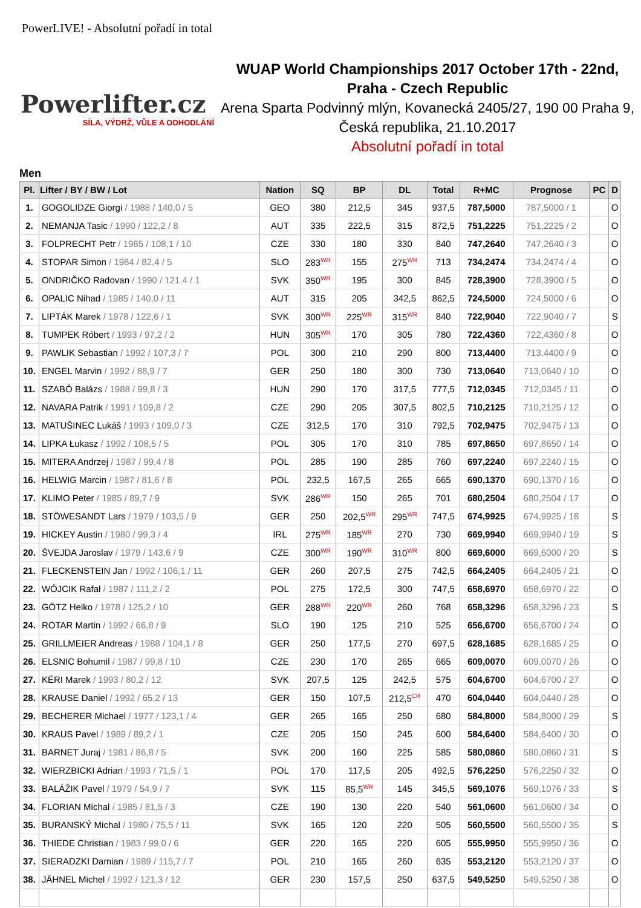PowerLIVE! - Absolutní pořadí in total
Powerlifter.cz
SÍLA, VÝDRŽ, VŮLE A ODHODLÁNÍ
WUAP World Championships 2017 October 17th - 22nd,
Praha - Czech Republic
Arena Sparta Podvinný mlýn, Kovanecká 2405/27, 190 00 Praha 9, Česká republika, 21.10.2017
Absolutní pořadí in total
Men
| Pl. | Lifter / BY / BW / Lot | Nation | SQ | BP | DL | Total | R+MC | Prognose | PC | D |
| --- | --- | --- | --- | --- | --- | --- | --- | --- | --- | --- |
| 1. | GOGOLIDZE Giorgi / 1988 / 140,0 / 5 | GEO | 380 | 212,5 | 345 | 937,5 | 787,5000 | 787,5000 / 1 | | O |
| 2. | NEMANJA Tasic / 1990 / 122,2 / 8 | AUT | 335 | 222,5 | 315 | 872,5 | 751,2225 | 751,2225 / 2 | | O |
| 3. | FOLPRECHT Petr / 1985 / 108,1 / 10 | CZE | 330 | 180 | 330 | 840 | 747,2640 | 747,2640 / 3 | | O |
| 4. | STOPAR Simon / 1984 / 82,4 / 5 | SLO | 283<sup>WR</sup> | 155 | 275<sup>WR</sup> | 713 | 734,2474 | 734,2474 / 4 | | O |
| 5. | ONDRIČKO Radovan / 1990 / 121,4 / 1 | SVK | 350<sup>WR</sup> | 195 | 300 | 845 | 728,3900 | 728,3900 / 5 | | O |
| 6. | OPALIC Nihad / 1985 / 140,0 / 11 | AUT | 315 | 205 | 342,5 | 862,5 | 724,5000 | 724,5000 / 6 | | O |
| 7. | LIPTÁK Marek / 1978 / 122,6 / 1 | SVK | 300<sup>WR</sup> | 225<sup>WR</sup> | 315<sup>WR</sup> | 840 | 722,9040 | 722,9040 / 7 | | S |
| 8. | TUMPEK Róbert / 1993 / 97,2 / 2 | HUN | 305<sup>WR</sup> | 170 | 305 | 780 | 722,4360 | 722,4360 / 8 | | O |
| 9. | PAWLIK Sebastian / 1992 / 107,3 / 7 | POL | 300 | 210 | 290 | 800 | 713,4400 | 713,4400 / 9 | | O |
| 10. | ENGEL Marvin / 1992 / 88,9 / 7 | GER | 250 | 180 | 300 | 730 | 713,0640 | 713,0640 / 10 | | O |
| 11. | SZABÓ Balázs / 1988 / 99,8 / 3 | HUN | 290 | 170 | 317,5 | 777,5 | 712,0345 | 712,0345 / 11 | | O |
| 12. | NAVARA Patrik / 1991 / 109,8 / 2 | CZE | 290 | 205 | 307,5 | 802,5 | 710,2125 | 710,2125 / 12 | | O |
| 13. | MATUŠINEC Lukáš / 1993 / 109,0 / 3 | CZE | 312,5 | 170 | 310 | 792,5 | 702,9475 | 702,9475 / 13 | | O |
| 14. | LIPKA Łukasz / 1992 / 108,5 / 5 | POL | 305 | 170 | 310 | 785 | 697,8650 | 697,8650 / 14 | | O |
| 15. | MITERA Andrzej / 1987 / 99,4 / 8 | POL | 285 | 190 | 285 | 760 | 697,2240 | 697,2240 / 15 | | O |
| 16. | HELWIG Marcin / 1987 / 81,6 / 8 | POL | 232,5 | 167,5 | 265 | 665 | 690,1370 | 690,1370 / 16 | | O |
| 17. | KLIMO Peter / 1985 / 89,7 / 9 | SVK | 286<sup>WR</sup> | 150 | 265 | 701 | 680,2504 | 680,2504 / 17 | | O |
| 18. | STÖWESANDT Lars / 1979 / 103,5 / 9 | GER | 250 | 202,5<sup>WR</sup> | 295<sup>WR</sup> | 747,5 | 674,9925 | 674,9925 / 18 | | S |
| 19. | HICKEY Austin / 1980 / 99,3 / 4 | IRL | 275<sup>WR</sup> | 185<sup>WR</sup> | 270 | 730 | 669,9940 | 669,9940 / 19 | | S |
| 20. | ŠVEJDA Jaroslav / 1979 / 143,6 / 9 | CZE | 300<sup>WR</sup> | 190<sup>WR</sup> | 310<sup>WR</sup> | 800 | 669,6000 | 669,6000 / 20 | | S |
| 21. | FLECKENSTEIN Jan / 1992 / 106,1 / 11 | GER | 260 | 207,5 | 275 | 742,5 | 664,2405 | 664,2405 / 21 | | O |
| 22. | WÓJCIK Rafał / 1987 / 111,2 / 2 | POL | 275 | 172,5 | 300 | 747,5 | 658,6970 | 658,6970 / 22 | | O |
| 23. | GÖTZ Heiko / 1978 / 125,2 / 10 | GER | 288<sup>WR</sup> | 220<sup>WR</sup> | 260 | 768 | 658,3296 | 658,3296 / 23 | | S |
| 24. | ROTAR Martin / 1992 / 66,8 / 9 | SLO | 190 | 125 | 210 | 525 | 656,6700 | 656,6700 / 24 | | O |
| 25. | GRILLMEIER Andreas / 1988 / 104,1 / 8 | GER | 250 | 177,5 | 270 | 697,5 | 628,1685 | 628,1685 / 25 | | O |
| 26. | ELSNIC Bohumil / 1987 / 99,8 / 10 | CZE | 230 | 170 | 265 | 665 | 609,0070 | 609,0070 / 26 | | O |
| 27. | KÉRI Marek / 1993 / 80,2 / 12 | SVK | 207,5 | 125 | 242,5 | 575 | 604,6700 | 604,6700 / 27 | | O |
| 28. | KRAUSE Daniel / 1992 / 65,2 / 13 | GER | 150 | 107,5 | 212,5<sup>CR</sup> | 470 | 604,0440 | 604,0440 / 28 | | O |
| 29. | BECHERER Michael / 1977 / 123,1 / 4 | GER | 265 | 165 | 250 | 680 | 584,8000 | 584,8000 / 29 | | S |
| 30. | KRAUS Pavel / 1989 / 89,2 / 1 | CZE | 205 | 150 | 245 | 600 | 584,6400 | 584,6400 / 30 | | O |
| 31. | BARNET Juraj / 1981 / 86,8 / 5 | SVK | 200 | 160 | 225 | 585 | 580,0860 | 580,0860 / 31 | | S |
| 32. | WIERZBICKI Adrian / 1993 / 71,5 / 1 | POL | 170 | 117,5 | 205 | 492,5 | 576,2250 | 576,2250 / 32 | | O |
| 33. | BALÁŽIK Pavel / 1979 / 54,9 / 7 | SVK | 115 | 85,5<sup>WR</sup> | 145 | 345,5 | 569,1076 | 569,1076 / 33 | | S |
| 34. | FLORIAN Michal / 1985 / 81,5 / 3 | CZE | 190 | 130 | 220 | 540 | 561,0600 | 561,0600 / 34 | | O |
| 35. | BURANSKÝ Michal / 1980 / 75,5 / 11 | SVK | 165 | 120 | 220 | 505 | 560,5500 | 560,5500 / 35 | | S |
| 36. | THIEDE Christian / 1983 / 99,0 / 6 | GER | 220 | 165 | 220 | 605 | 555,9950 | 555,9950 / 36 | | O |
| 37. | SIERADZKI Damian / 1989 / 115,7 / 7 | POL | 210 | 165 | 260 | 635 | 553,2120 | 553,2120 / 37 | | O |
| 38. | JÄHNEL Michel / 1992 / 121,3 / 12 | GER | 230 | 157,5 | 250 | 637,5 | 549,5250 | 549,5250 / 38 | | O |